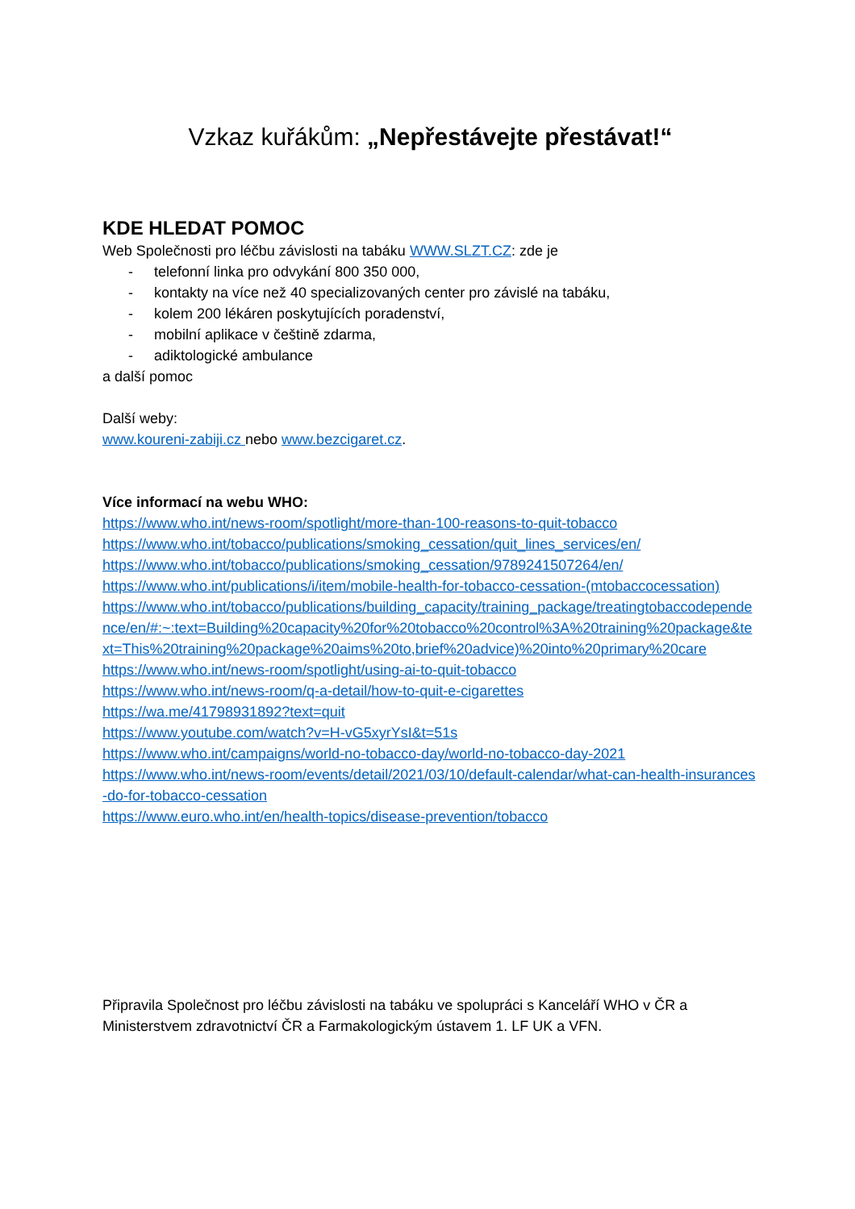Vzkaz kuřákům: „Nepřestávejte přestávat!“
KDE HLEDAT POMOC
Web Společnosti pro léčbu závislosti na tabáku WWW.SLZT.CZ: zde je
- telefonní linka pro odvykání 800 350 000,
- kontakty na více než 40 specializovaných center pro závislé na tabáku,
- kolem 200 lékáren poskytujících poradenství,
- mobilní aplikace v češtině zdarma,
- adiktologické ambulance
a další pomoc
Další weby:
www.koureni-zabiji.cz nebo www.bezcigaret.cz.
Více informací na webu WHO:
https://www.who.int/news-room/spotlight/more-than-100-reasons-to-quit-tobacco
https://www.who.int/tobacco/publications/smoking_cessation/quit_lines_services/en/
https://www.who.int/tobacco/publications/smoking_cessation/9789241507264/en/
https://www.who.int/publications/i/item/mobile-health-for-tobacco-cessation-(mtobaccocessation)
https://www.who.int/tobacco/publications/building_capacity/training_package/treatingtobaccodependence/en/#:~:text=Building%20capacity%20for%20tobacco%20control%3A%20training%20package&text=This%20training%20package%20aims%20to,brief%20advice)%20into%20primary%20care
https://www.who.int/news-room/spotlight/using-ai-to-quit-tobacco
https://www.who.int/news-room/q-a-detail/how-to-quit-e-cigarettes
https://wa.me/41798931892?text=quit
https://www.youtube.com/watch?v=H-vG5xyrYsI&t=51s
https://www.who.int/campaigns/world-no-tobacco-day/world-no-tobacco-day-2021
https://www.who.int/news-room/events/detail/2021/03/10/default-calendar/what-can-health-insurances-do-for-tobacco-cessation
https://www.euro.who.int/en/health-topics/disease-prevention/tobacco
Připravila Společnost pro léčbu závislosti na tabáku ve spolupráci s Kanceláří WHO v ČR a Ministerstvem zdravotnictví ČR a Farmakologickým ústavem 1. LF UK a VFN.